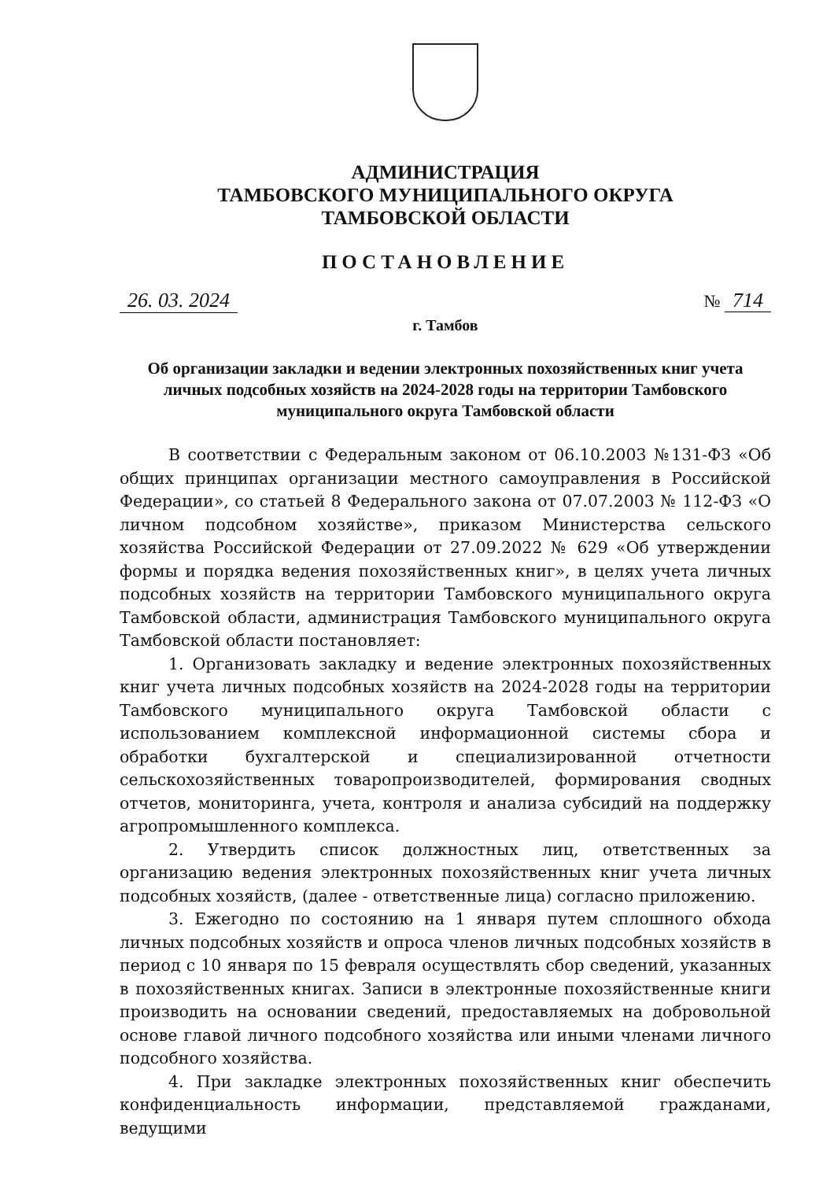АДМИНИСТРАЦИЯ
ТАМБОВСКОГО МУНИЦИПАЛЬНОГО ОКРУГА
ТАМБОВСКОЙ ОБЛАСТИ
ПОСТАНОВЛЕНИЕ
26. 03. 2024 № 714
г. Тамбов
Об организации закладки и ведении электронных похозяйственных книг учета личных подсобных хозяйств на 2024-2028 годы на территории Тамбовского муниципального округа Тамбовской области
В соответствии с Федеральным законом от 06.10.2003 №131-ФЗ «Об общих принципах организации местного самоуправления в Российской Федерации», со статьей 8 Федерального закона от 07.07.2003 № 112-ФЗ «О личном подсобном хозяйстве», приказом Министерства сельского хозяйства Российской Федерации от 27.09.2022 № 629 «Об утверждении формы и порядка ведения похозяйственных книг», в целях учета личных подсобных хозяйств на территории Тамбовского муниципального округа Тамбовской области, администрация Тамбовского муниципального округа Тамбовской области постановляет:
1. Организовать закладку и ведение электронных похозяйственных книг учета личных подсобных хозяйств на 2024-2028 годы на территории Тамбовского муниципального округа Тамбовской области с использованием комплексной информационной системы сбора и обработки бухгалтерской и специализированной отчетности сельскохозяйственных товаропроизводителей, формирования сводных отчетов, мониторинга, учета, контроля и анализа субсидий на поддержку агропромышленного комплекса.
2. Утвердить список должностных лиц, ответственных за организацию ведения электронных похозяйственных книг учета личных подсобных хозяйств, (далее - ответственные лица) согласно приложению.
3. Ежегодно по состоянию на 1 января путем сплошного обхода личных подсобных хозяйств и опроса членов личных подсобных хозяйств в период с 10 января по 15 февраля осуществлять сбор сведений, указанных в похозяйственных книгах. Записи в электронные похозяйственные книги производить на основании сведений, предоставляемых на добровольной основе главой личного подсобного хозяйства или иными членами личного подсобного хозяйства.
4. При закладке электронных похозяйственных книг обеспечить конфиденциальность информации, представляемой гражданами, ведущими